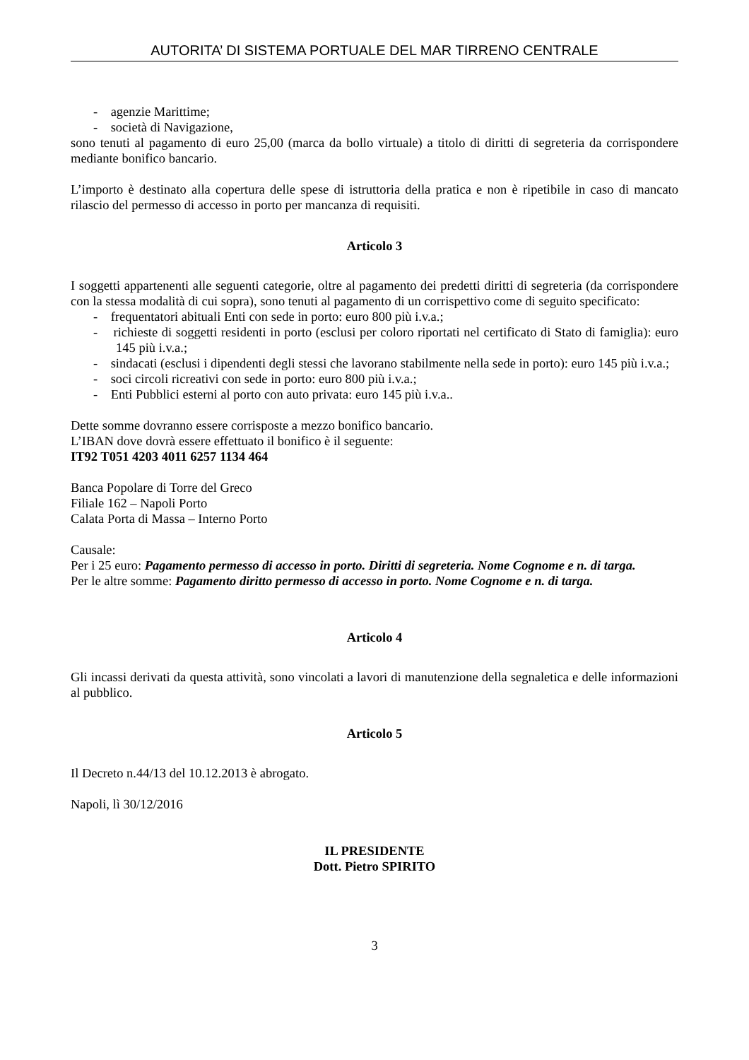AUTORITA’ DI SISTEMA PORTUALE DEL MAR TIRRENO CENTRALE
- agenzie Marittime;
- società di Navigazione,
sono tenuti al pagamento di euro 25,00 (marca da bollo virtuale) a titolo di diritti di segreteria da corrispondere mediante bonifico bancario.
L’importo è destinato alla copertura delle spese di istruttoria della pratica e non è ripetibile in caso di mancato rilascio del permesso di accesso in porto per mancanza di requisiti.
Articolo 3
I soggetti appartenenti alle seguenti categorie, oltre al pagamento dei predetti diritti di segreteria (da corrispondere con la stessa modalità di cui sopra), sono tenuti al pagamento di un corrispettivo come di seguito specificato:
- frequentatori abituali Enti con sede in porto: euro 800 più i.v.a.;
- richieste di soggetti residenti in porto (esclusi per coloro riportati nel certificato di Stato di famiglia): euro 145 più i.v.a.;
- sindacati (esclusi i dipendenti degli stessi che lavorano stabilmente nella sede in porto): euro 145 più i.v.a.;
- soci circoli ricreativi con sede in porto: euro 800 più i.v.a.;
- Enti Pubblici esterni al porto con auto privata: euro 145 più i.v.a..
Dette somme dovranno essere corrisposte a mezzo bonifico bancario.
L’IBAN dove dovrà essere effettuato il bonifico è il seguente:
IT92 T051 4203 4011 6257 1134 464
Banca Popolare di Torre del Greco
Filiale 162 – Napoli Porto
Calata Porta di Massa – Interno Porto
Causale:
Per i 25 euro: Pagamento permesso di accesso in porto. Diritti di segreteria. Nome Cognome e n. di targa.
Per le altre somme: Pagamento diritto permesso di accesso in porto. Nome Cognome e n. di targa.
Articolo 4
Gli incassi derivati da questa attività, sono vincolati a lavori di manutenzione della segnaletica e delle informazioni al pubblico.
Articolo 5
Il Decreto n.44/13 del 10.12.2013 è abrogato.
Napoli, lì 30/12/2016
IL PRESIDENTE
Dott. Pietro SPIRITO
3